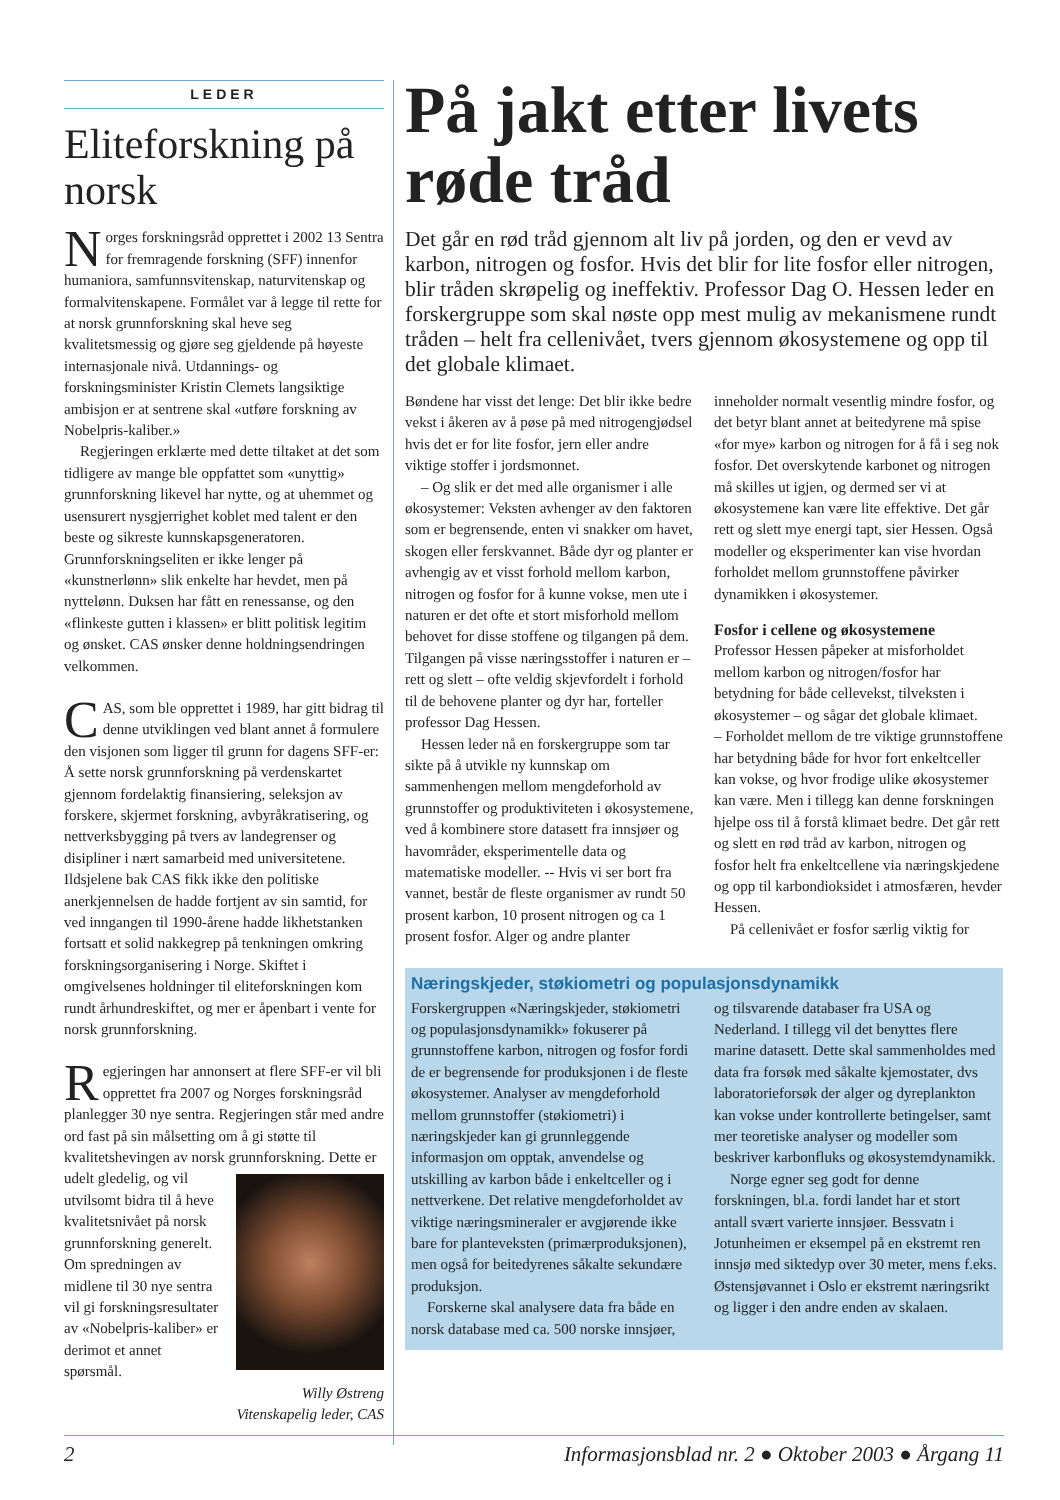LEDER
Eliteforskning på norsk
Norges forskningsråd opprettet i 2002 13 Sentra for fremragende forskning (SFF) innenfor humaniora, samfunnsvitenskap, naturvitenskap og formalvitenskapene. Formålet var å legge til rette for at norsk grunnforskning skal heve seg kvalitetsmessig og gjøre seg gjeldende på høyeste internasjonale nivå. Utdannings- og forskningsminister Kristin Clemets langsiktige ambisjon er at sentrene skal «utføre forskning av Nobelpris-kaliber.»
Regjeringen erklærte med dette tiltaket at det som tidligere av mange ble oppfattet som «unyttig» grunnforskning likevel har nytte, og at uhemmet og usensurert nysgjerrighet koblet med talent er den beste og sikreste kunnskapsgeneratoren. Grunnforskningseliten er ikke lenger på «kunstnerlønn» slik enkelte har hevdet, men på nyttelønn. Duksen har fått en renessanse, og den «flinkeste gutten i klassen» er blitt politisk legitim og ønsket. CAS ønsker denne holdningsendringen velkommen.
CAS, som ble opprettet i 1989, har gitt bidrag til denne utviklingen ved blant annet å formulere den visjonen som ligger til grunn for dagens SFF-er: Å sette norsk grunnforskning på verdenskartet gjennom fordelaktig finansiering, seleksjon av forskere, skjermet forskning, avbyråkratisering, og nettverksbygging på tvers av landegrenser og disipliner i nært samarbeid med universitetene. Ildsjelene bak CAS fikk ikke den politiske anerkjennelsen de hadde fortjent av sin samtid, for ved inngangen til 1990-årene hadde likhetstanken fortsatt et solid nakkegrep på tenkningen omkring forskningsorganisering i Norge. Skiftet i omgivelsenes holdninger til eliteforskningen kom rundt århundreskiftet, og mer er åpenbart i vente for norsk grunnforskning.
Regjeringen har annonsert at flere SFF-er vil bli opprettet fra 2007 og Norges forskningsråd planlegger 30 nye sentra. Regjeringen står med andre ord fast på sin målsetting om å gi støtte til kvalitetshevingen av norsk grunnforskning. Dette er udelt gledelig, og vil utvilsomt bidra til å heve kvalitetsnivået på norsk grunnforskning generelt. Om spredningen av midlene til 30 nye sentra vil gi forskningsresultater av «Nobelpris-kaliber» er derimot et annet spørsmål.
Willy Østreng
Vitenskapelig leder, CAS
På jakt etter livets røde tråd
Det går en rød tråd gjennom alt liv på jorden, og den er vevd av karbon, nitrogen og fosfor. Hvis det blir for lite fosfor eller nitrogen, blir tråden skrøpelig og ineffektiv. Professor Dag O. Hessen leder en forskergruppe som skal nøste opp mest mulig av mekanismene rundt tråden – helt fra cellenivået, tvers gjennom økosystemene og opp til det globale klimaet.
Bøndene har visst det lenge: Det blir ikke bedre vekst i åkeren av å pøse på med nitrogengjødsel hvis det er for lite fosfor, jern eller andre viktige stoffer i jordsmonnet.
– Og slik er det med alle organismer i alle økosystemer: Veksten avhenger av den faktoren som er begrensende, enten vi snakker om havet, skogen eller ferskvannet. Både dyr og planter er avhengig av et visst forhold mellom karbon, nitrogen og fosfor for å kunne vokse, men ute i naturen er det ofte et stort misforhold mellom behovet for disse stoffene og tilgangen på dem. Tilgangen på visse næringsstoffer i naturen er – rett og slett – ofte veldig skjevfordelt i forhold til de behovene planter og dyr har, forteller professor Dag Hessen.
Hessen leder nå en forskergruppe som tar sikte på å utvikle ny kunnskap om sammenhengen mellom mengdeforhold av grunnstoffer og produktiviteten i økosystemene, ved å kombinere store datasett fra innsjøer og havområder, eksperimentelle data og matematiske modeller. -- Hvis vi ser bort fra vannet, består de fleste organismer av rundt 50 prosent karbon, 10 prosent nitrogen og ca 1 prosent fosfor. Alger og andre planter inneholder normalt vesentlig mindre fosfor, og det betyr blant annet at beitedyrene må spise «for mye» karbon og nitrogen for å få i seg nok fosfor. Det overskytende karbonet og nitrogen må skilles ut igjen, og dermed ser vi at økosystemene kan være lite effektive. Det går rett og slett mye energi tapt, sier Hessen. Også modeller og eksperimenter kan vise hvordan forholdet mellom grunnstoffene påvirker dynamikken i økosystemer.
Fosfor i cellene og økosystemene
Professor Hessen påpeker at misforholdet mellom karbon og nitrogen/fosfor har betydning for både cellevekst, tilveksten i økosystemer – og sågar det globale klimaet.
– Forholdet mellom de tre viktige grunnstoffene har betydning både for hvor fort enkeltceller kan vokse, og hvor frodige ulike økosystemer kan være. Men i tillegg kan denne forskningen hjelpe oss til å forstå klimaet bedre. Det går rett og slett en rød tråd av karbon, nitrogen og fosfor helt fra enkeltcellene via næringskjedene og opp til karbondioksidet i atmosfæren, hevder Hessen.
På cellenivået er fosfor særlig viktig for
Næringskjeder, støkiometri og populasjonsdynamikk
Forskergruppen «Næringskjeder, støkiometri og populasjonsdynamikk» fokuserer på grunnstoffene karbon, nitrogen og fosfor fordi de er begrensende for produksjonen i de fleste økosystemer. Analyser av mengdeforhold mellom grunnstoffer (støkiometri) i næringskjeder kan gi grunnleggende informasjon om opptak, anvendelse og utskilling av karbon både i enkeltceller og i nettverkene. Det relative mengdeforholdet av viktige næringsmineraler er avgjørende ikke bare for planteveksten (primærproduksjonen), men også for beitedyrenes såkalte sekundære produksjon.
Forskerne skal analysere data fra både en norsk database med ca. 500 norske innsjøer, og tilsvarende databaser fra USA og Nederland. I tillegg vil det benyttes flere marine datasett. Dette skal sammenholdes med data fra forsøk med såkalte kjemostater, dvs laboratorieforsøk der alger og dyreplankton kan vokse under kontrollerte betingelser, samt mer teoretiske analyser og modeller som beskriver karbonfluks og økosystemdynamikk.
Norge egner seg godt for denne forskningen, bl.a. fordi landet har et stort antall svært varierte innsjøer. Bessvatn i Jotunheimen er eksempel på en ekstremt ren innsjø med siktedyp over 30 meter, mens f.eks. Østensjøvannet i Oslo er ekstremt næringsrikt og ligger i den andre enden av skalaen.
2 Informasjonsblad nr. 2 ● Oktober 2003 ● Årgang 11